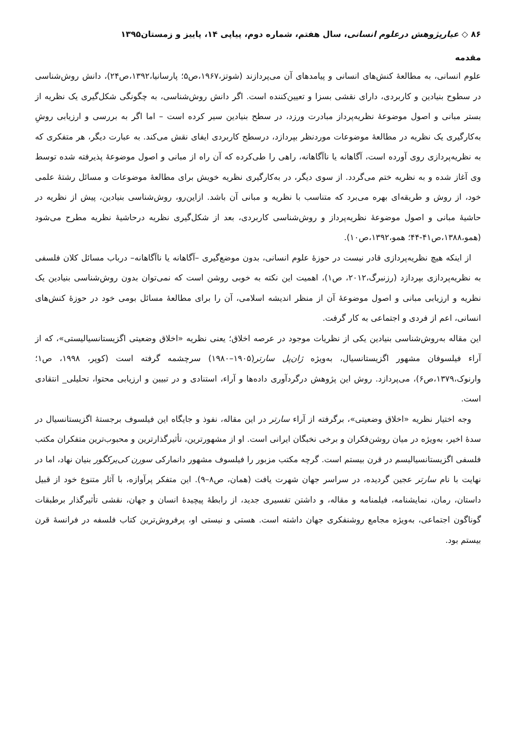۸۶ ◇ عیارپژوهش درعلوم انسانی، سال هفتم، شماره دوم، پیاپی ۱۴، پاییز و زمستان۱۳۹۵
مقدمه
علوم انسانی، به مطالعهٔ کنش‌های انسانی و پیامدهای آن می‌پردازند (شوتز،۱۹۶۷،ص۵؛ پارسانیا،۱۳۹۲،ص۲۴)، دانش روش‌شناسی در سطوح بنیادین و کاربردی، دارای نقشی بسزا و تعیین‌کننده است. اگر دانش روش‌شناسی، به چگونگی شکل‌گیری یک نظریه از بستر مبانی و اصول موضوعهٔ نظریه‌پرداز مبادرت ورزد، در سطح بنیادین سیر کرده است – اما اگر به بررسی و ارزیابی روشِ به‌کارگیری یک نظریه در مطالعهٔ موضوعات موردنظر بپردازد، درسطح کاربردی ایفای نقش می‌کند. به عبارت دیگر، هر متفکری که به نظریه‌پردازی روی آورده است، آگاهانه یا ناآگاهانه، راهی را طی‌کرده که آن راه از مبانی و اصول موضوعهٔ پذیرفته شده توسط وی آغاز شده و به نظریه ختم می‌گردد. از سوی دیگر، در به‌کارگیری نظریه خویش برای مطالعهٔ موضوعات و مسائل رشتهٔ علمی خود، از روش و طریقه‌ای بهره می‌برد که متناسب با نظریه و مبانی آن باشد. ازاین‌رو، روش‌شناسی بنیادین، پیش از نظریه در حاشیهٔ مبانی و اصول موضوعهٔ نظریه‌پرداز و روش‌شناسی کاربردی، بعد از شکل‌گیری نظریه درحاشیهٔ نظریه مطرح می‌شود (همو،۱۳۸۸،ص۴۱-۴۴؛ همو،۱۳۹۲،ص۱۰).
از اینکه هیچ نظریه‌پردازی قادر نیست در حوزهٔ علوم انسانی، بدون موضع‌گیری –آگاهانه یا ناآگاهانه– درباب مسائل کلان فلسفی به نظریه‌پردازی بپردازد (رزنبرگ،۲۰۱۲، ص۱)، اهمیت این نکته به خوبی روشن است که نمی‌توان بدون روش‌شناسی بنیادین یک نظریه و ارزیابی مبانی و اصول موضوعهٔ آن از منظر اندیشه اسلامی، آن را برای مطالعهٔ مسائل بومی خود در حوزهٔ کنش‌های انسانی، اعم از فردی و اجتماعی به کار گرفت.
این مقاله به‌روش‌شناسی بنیادین یکی از نظریات موجود در عرصه اخلاق؛ یعنی نظریه «اخلاق وضعیتی اگزیستانسیالیستی»، که از آراء فیلسوفان مشهور اگزیستانسیال، به‌ویژه ژان‌پل سارتر(۱۹۰۵–۱۹۸۰) سرچشمه گرفته است (کوپر، ۱۹۹۸، ص۱؛ وارنوک،۱۳۷۹،ص۶)، می‌پردازد. روش این پژوهش درگردآوری داده‌ها و آراء، استنادی و در تبیین و ارزیابی محتوا، تحلیلی_ انتقادی است.
وجه اختیار نظریه «اخلاق وضعیتی»، برگرفته از آراء سارتر در این مقاله، نفوذ و جایگاه این فیلسوف برجستهٔ اگزیستانسیال در سدهٔ اخیر، به‌ویژه در میان روشن‌فکران و برخی نخبگان ایرانی است. او از مشهورترین، تأثیرگذارترین و محبوب‌ترین متفکران مکتب فلسفی اگزیستانسیالیسم در قرن بیستم است. گرچه مکتب مزبور را فیلسوف مشهور دانمارکی سورن کی‌یرکگور بنیان نهاد، اما در نهایت با نام سارتر عجین گردیده، در سراسر جهان شهرت یافت (همان، ص۸–۹). این متفکر پرآوازه، با آثار متنوع خود از قبیل داستان، رمان، نمایشنامه، فیلمنامه و مقاله، و داشتن تفسیری جدید، از رابطهٔ پیچیدهٔ انسان و جهان، نقشی تأثیرگذار برطبقات گوناگون اجتماعی، به‌ویژه مجامع روشنفکری جهان داشته است. هستی و نیستی او، پرفروش‌ترین کتاب فلسفه در فرانسهٔ قرن بیستم بود.